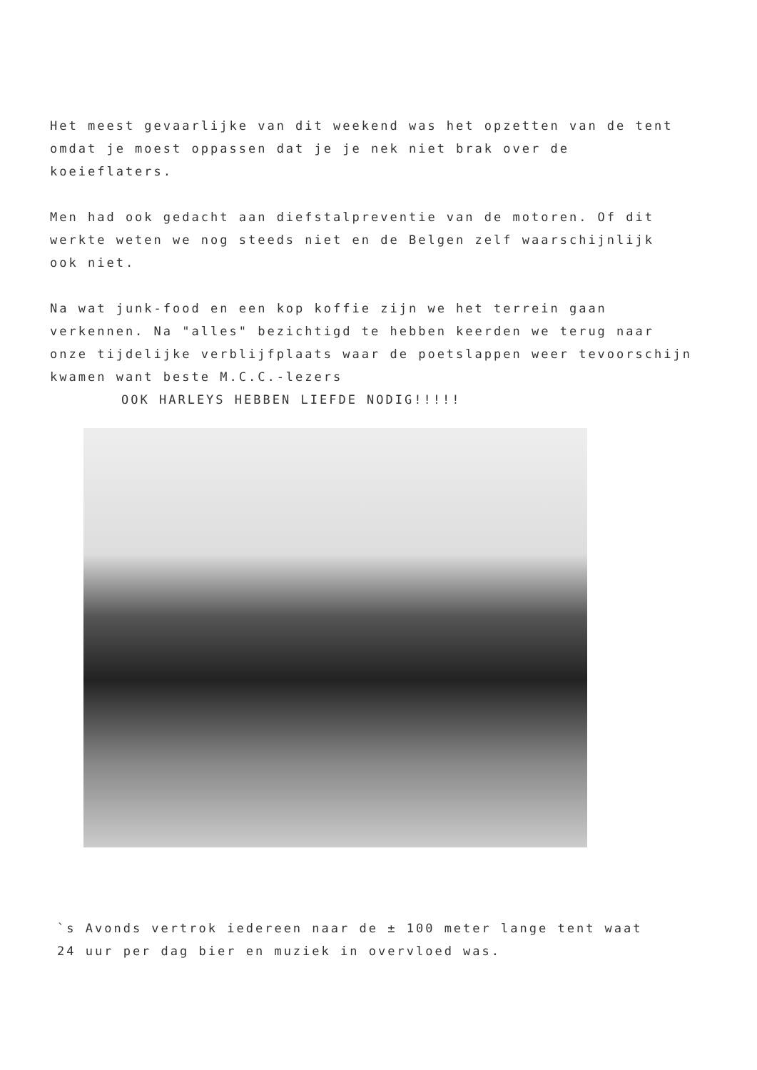Het meest gevaarlijke van dit weekend was het opzetten van de tent
omdat je moest oppassen dat je je nek niet brak over de koeieflaters.
Men had ook gedacht aan diefstalpreventie van de motoren. Of dit
werkte weten we nog steeds niet en de Belgen zelf waarschijnlijk
ook niet.
Na wat junk-food en een kop koffie zijn we het terrein gaan
verkennen. Na "alles" bezichtigd te hebben keerden we terug naar
onze tijdelijke verblijfplaats waar de poetslappen weer tevoorschijn
kwamen want beste M.C.C.-lezers
OOK HARLEYS HEBBEN LIEFDE NODIG!!!!!
`s Avonds vertrok iedereen naar de ± 100 meter lange tent waat
24 uur per dag bier en muziek in overvloed was.